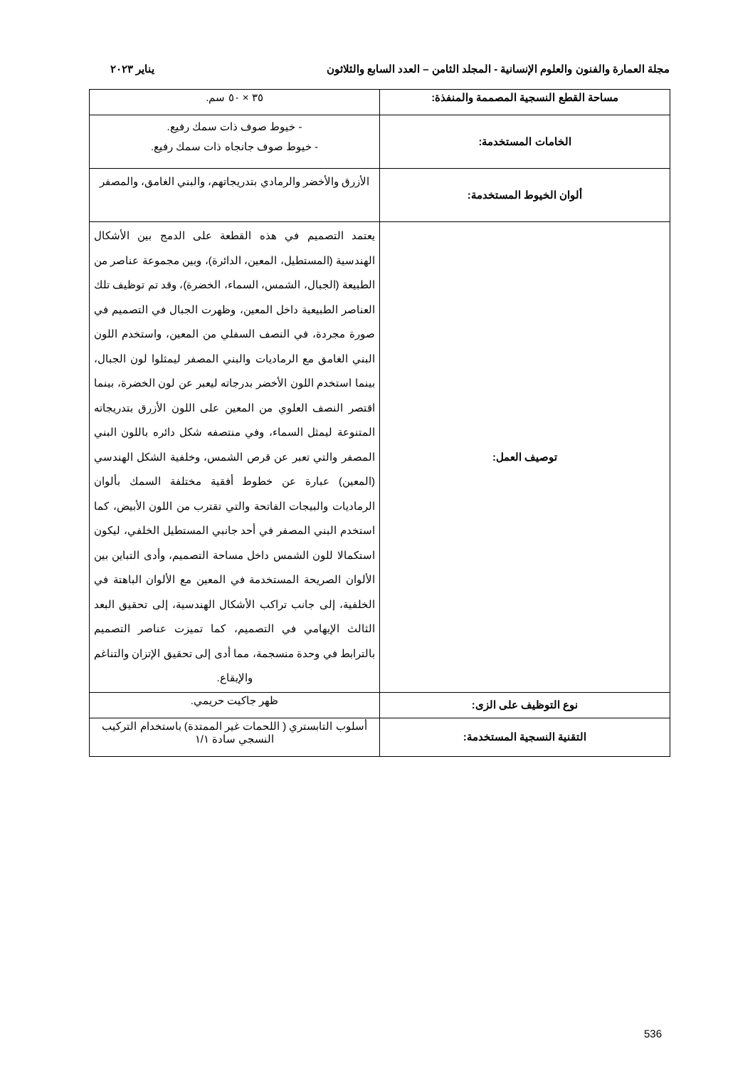مجلة العمارة والفنون والعلوم الإنسانية - المجلد الثامن – العدد السابع والثلاثون يناير ٢٠٢٣
| مساحة القطع النسجية المصممة والمنفذة: | ٣٥ × ٥٠ سم. |
| الخامات المستخدمة: | - خيوط صوف ذات سمك رفيع. - خيوط صوف جانجاه ذات سمك رفيع. |
| ألوان الخيوط المستخدمة: | الأزرق والأخضر والرمادي بتدريجاتهم، والبني الغامق، والمصفر |
| توصيف العمل: | يعتمد التصميم في هذه القطعة على الدمج بين الأشكال الهندسية (المستطيل، المعين، الدائرة)، وبين مجموعة عناصر من الطبيعة (الجبال، الشمس، السماء، الخضرة)، وقد تم توظيف تلك العناصر الطبيعية داخل المعين، وظهرت الجبال في التصميم في صورة مجردة، في النصف السفلي من المعين، واستخدم اللون البني الغامق مع الرماديات والبني المصفر ليمثلوا لون الجبال، بينما استخدم اللون الأخضر بدرجاته ليعبر عن لون الخضرة، بينما اقتصر النصف العلوي من المعين على اللون الأزرق بتدريجاته المتنوعة ليمثل السماء، وفي منتصفه شكل دائره باللون البني المصفر والتي تعبر عن قرص الشمس، وخلفية الشكل الهندسي (المعين) عبارة عن خطوط أفقية مختلفة السمك بألوان الرماديات والبيجات الفاتحة والتي تقترب من اللون الأبيض، كما استخدم البني المصفر في أحد جانبي المستطيل الخلفي، ليكون استكمالا للون الشمس داخل مساحة التصميم، وأدى التباين بين الألوان الصريحة المستخدمة في المعين مع الألوان الباهتة في الخلفية، إلى جانب تراكب الأشكال الهندسية، إلى تحقيق البعد الثالث الإيهامي في التصميم، كما تميزت عناصر التصميم بالترابط في وحدة منسجمة، مما أدى إلى تحقيق الإتزان والتناغم والإيقاع. |
| نوع التوظيف على الزى: | ظهر جاكيت حريمي. |
| التقنية النسجية المستخدمة: | أسلوب التابستري ( اللحمات غير الممتدة) باستخدام التركيب النسجي سادة ١/١ |
536